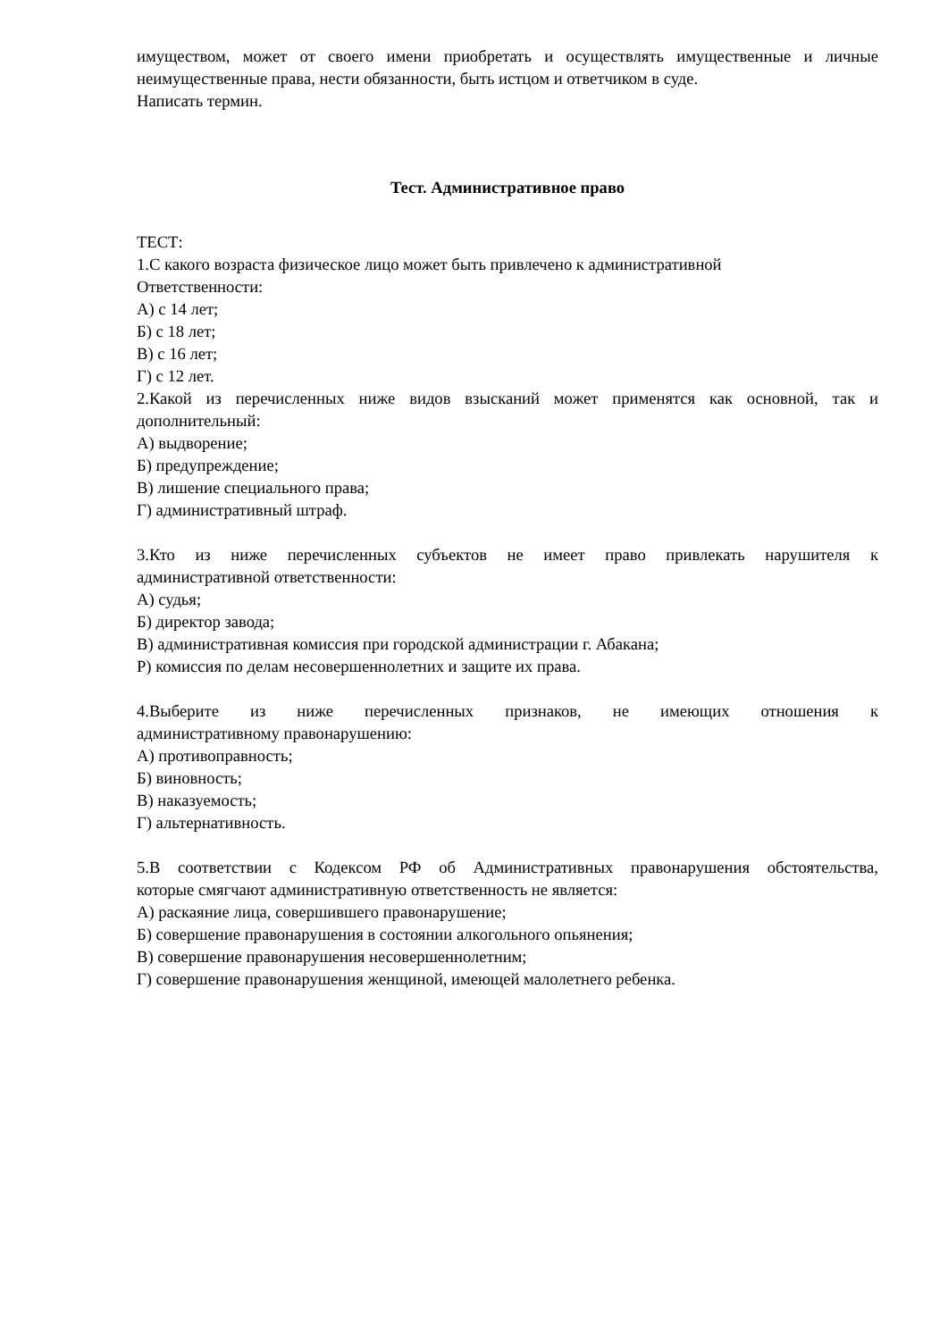имуществом, может от своего имени приобретать и осуществлять имущественные и личные
неимущественные права, нести обязанности, быть истцом и ответчиком в суде.
Написать термин.
Тест. Административное право
ТЕСТ:
1.С какого возраста физическое лицо может быть привлечено к административной
Ответственности:
А) с 14 лет;
Б) с 18 лет;
В) с 16 лет;
Г) с 12 лет.
2.Какой из перечисленных ниже видов взысканий может применятся как основной, так и
дополнительный:
А) выдворение;
Б) предупреждение;
В) лишение специального права;
Г) административный штраф.
3.Кто из ниже перечисленных субъектов не имеет право привлекать нарушителя к
административной ответственности:
А) судья;
Б) директор завода;
В) административная комиссия при городской администрации г. Абакана;
Р) комиссия по делам несовершеннолетних и защите их права.
4.Выберите из ниже перечисленных признаков, не имеющих отношения к
административному правонарушению:
А) противоправность;
Б) виновность;
В) наказуемость;
Г) альтернативность.
5.В соответствии с Кодексом РФ об Административных правонарушения обстоятельства,
которые смягчают административную ответственность не является:
А) раскаяние лица, совершившего правонарушение;
Б) совершение правонарушения в состоянии алкогольного опьянения;
В) совершение правонарушения несовершеннолетним;
Г) совершение правонарушения женщиной, имеющей малолетнего ребенка.